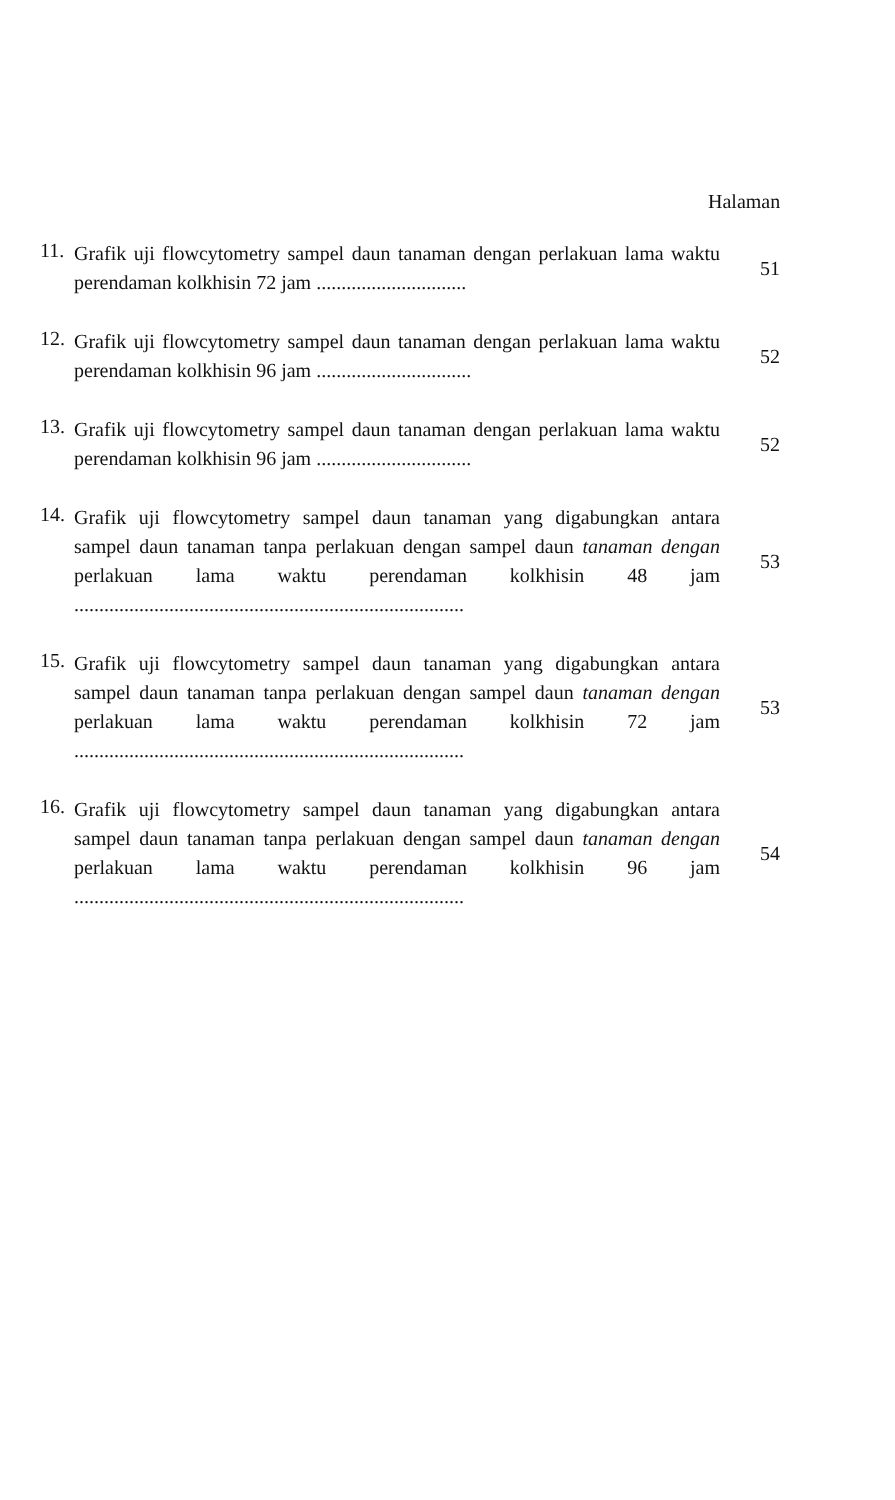Halaman
11.
Grafik uji flowcytometry sampel daun tanaman dengan perlakuan lama waktu perendaman kolkhisin 72 jam ..............................
51
12.
Grafik uji flowcytometry sampel daun tanaman dengan perlakuan lama waktu perendaman kolkhisin 96 jam ...............................
52
13.
Grafik uji flowcytometry sampel daun tanaman dengan perlakuan lama waktu perendaman kolkhisin 96 jam ...............................
52
14.
Grafik uji flowcytometry sampel daun tanaman yang digabungkan antara sampel daun tanaman tanpa perlakuan dengan sampel daun tanaman dengan perlakuan lama waktu perendaman kolkhisin 48 jam ..............................................................................
53
15.
Grafik uji flowcytometry sampel daun tanaman yang digabungkan antara sampel daun tanaman tanpa perlakuan dengan sampel daun tanaman dengan perlakuan lama waktu perendaman kolkhisin 72 jam ..............................................................................
53
16.
Grafik uji flowcytometry sampel daun tanaman yang digabungkan antara sampel daun tanaman tanpa perlakuan dengan sampel daun tanaman dengan perlakuan lama waktu perendaman kolkhisin 96 jam ..............................................................................
54